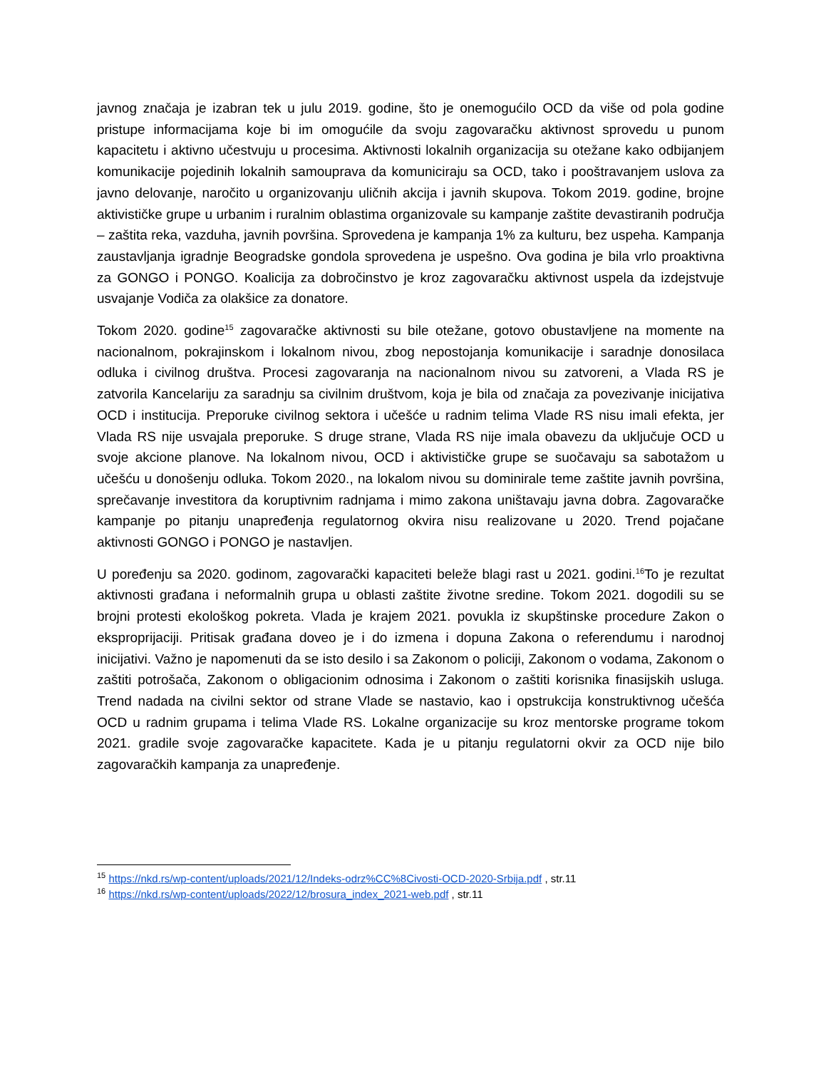javnog značaja je izabran tek u julu 2019. godine, što je onemogućilo OCD da više od pola godine pristupe informacijama koje bi im omogućile da svoju zagovaračku aktivnost sprovedu u punom kapacitetu i aktivno učestvuju u procesima. Aktivnosti lokalnih organizacija su otežane kako odbijanjem komunikacije pojedinih lokalnih samouprava da komuniciraju sa OCD, tako i pooštravanjem uslova za javno delovanje, naročito u organizovanju uličnih akcija i javnih skupova. Tokom 2019. godine, brojne aktivističke grupe u urbanim i ruralnim oblastima organizovale su kampanje zaštite devastiranih područja – zaštita reka, vazduha, javnih površina. Sprovedena je kampanja 1% za kulturu, bez uspeha. Kampanja zaustavljanja igradnje Beogradske gondola sprovedena je uspešno. Ova godina je bila vrlo proaktivna za GONGO i PONGO. Koalicija za dobročinstvo je kroz zagovaračku aktivnost uspela da izdejstvuje usvajanje Vodiča za olakšice za donatore.
Tokom 2020. godine<sup>15</sup> zagovaračke aktivnosti su bile otežane, gotovo obustavljene na momente na nacionalnom, pokrajinskom i lokalnom nivou, zbog nepostojanja komunikacije i saradnje donosilaca odluka i civilnog društva. Procesi zagovaranja na nacionalnom nivou su zatvoreni, a Vlada RS je zatvorila Kancelariju za saradnju sa civilnim društvom, koja je bila od značaja za povezivanje inicijativa OCD i institucija. Preporuke civilnog sektora i učešće u radnim telima Vlade RS nisu imali efekta, jer Vlada RS nije usvajala preporuke. S druge strane, Vlada RS nije imala obavezu da uključuje OCD u svoje akcione planove. Na lokalnom nivou, OCD i aktivističke grupe se suočavaju sa sabotažom u učešću u donošenju odluka. Tokom 2020., na lokalom nivou su dominirale teme zaštite javnih površina, sprečavanje investitora da koruptivnim radnjama i mimo zakona uništavaju javna dobra. Zagovaračke kampanje po pitanju unapređenja regulatornog okvira nisu realizovane u 2020. Trend pojačane aktivnosti GONGO i PONGO je nastavljen.
U poređenju sa 2020. godinom, zagovarački kapaciteti beleže blagi rast u 2021. godini.<sup>16</sup>To je rezultat aktivnosti građana i neformalnih grupa u oblasti zaštite životne sredine. Tokom 2021. dogodili su se brojni protesti ekološkog pokreta. Vlada je krajem 2021. povukla iz skupštinske procedure Zakon o eksproprijaciji. Pritisak građana doveo je i do izmena i dopuna Zakona o referendumu i narodnoj inicijativi. Važno je napomenuti da se isto desilo i sa Zakonom o policiji, Zakonom o vodama, Zakonom o zaštiti potrošača, Zakonom o obligacionim odnosima i Zakonom o zaštiti korisnika finasijskih usluga. Trend nadada na civilni sektor od strane Vlade se nastavio, kao i opstrukcija konstruktivnog učešća OCD u radnim grupama i telima Vlade RS. Lokalne organizacije su kroz mentorske programe tokom 2021. gradile svoje zagovaračke kapacitete. Kada je u pitanju regulatorni okvir za OCD nije bilo zagovaračkih kampanja za unapređenje.
<sup>15</sup> https://nkd.rs/wp-content/uploads/2021/12/Indeks-odrz%CC%8Civosti-OCD-2020-Srbija.pdf , str.11
<sup>16</sup> https://nkd.rs/wp-content/uploads/2022/12/brosura_index_2021-web.pdf , str.11